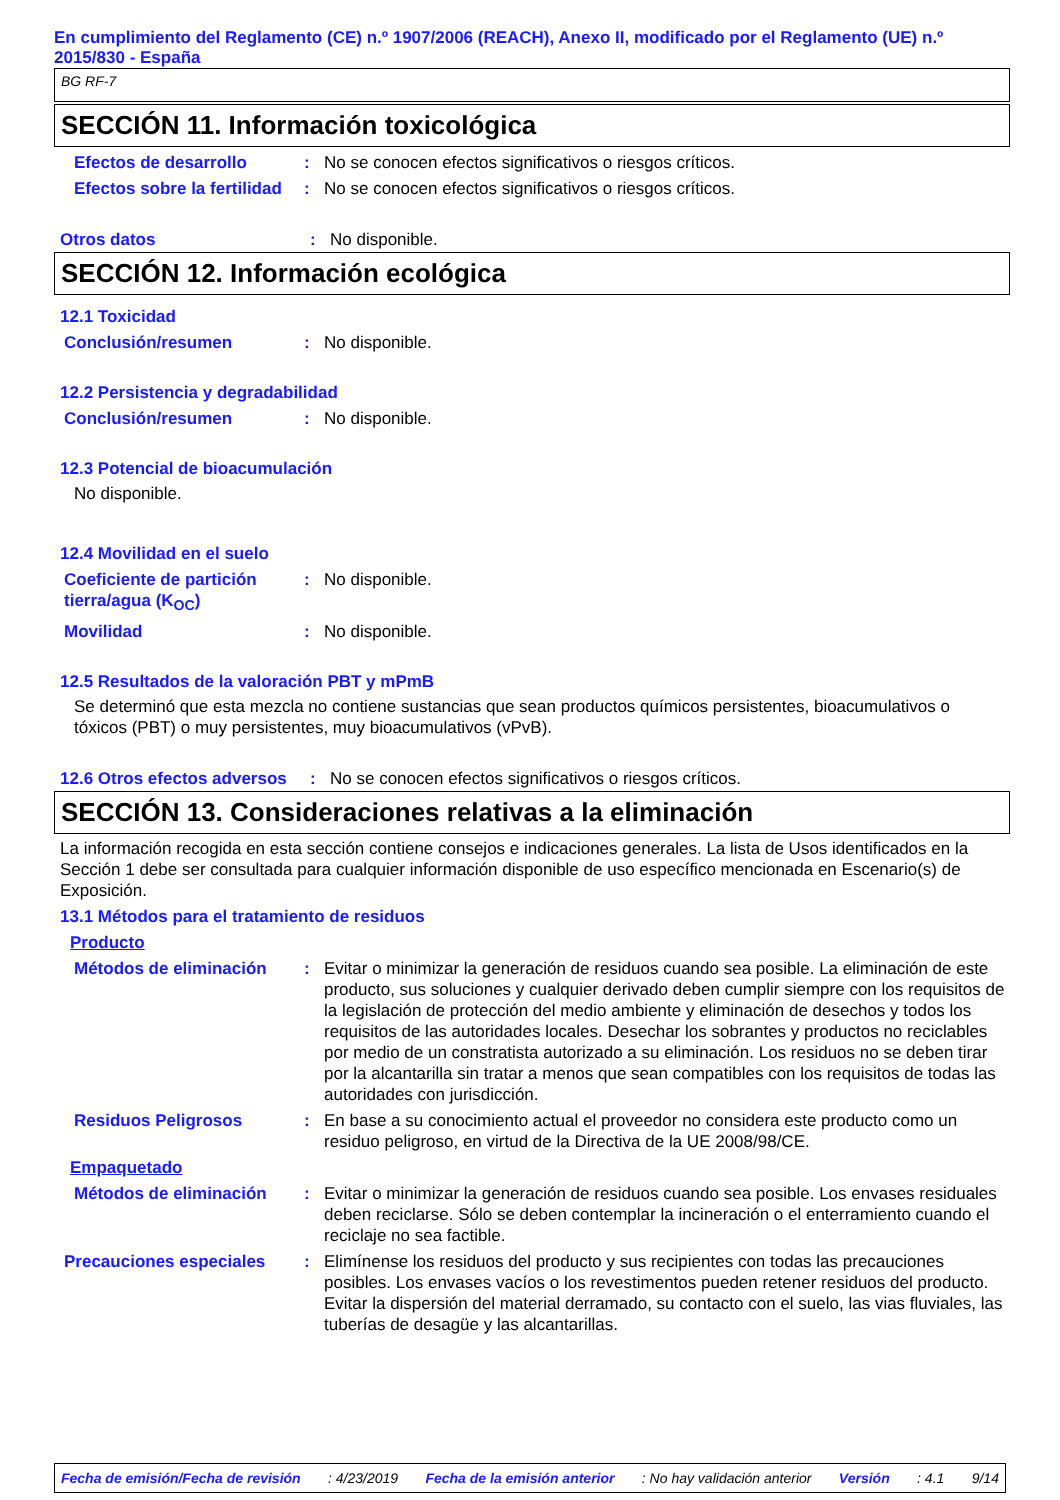En cumplimiento del Reglamento (CE) n.º 1907/2006 (REACH), Anexo II, modificado por el Reglamento (UE) n.º 2015/830 - España
BG RF-7
SECCIÓN 11. Información toxicológica
Efectos de desarrollo : No se conocen efectos significativos o riesgos críticos.
Efectos sobre la fertilidad
: No se conocen efectos significativos o riesgos críticos.
Otros datos : No disponible.
SECCIÓN 12. Información ecológica
12.1 Toxicidad
Conclusión/resumen : No disponible.
12.2 Persistencia y degradabilidad
Conclusión/resumen : No disponible.
12.3 Potencial de bioacumulación
No disponible.
12.4 Movilidad en el suelo
Coeficiente de partición tierra/agua (K<sub>OC</sub>)
: No disponible.
Movilidad : No disponible.
12.5 Resultados de la valoración PBT y mPmB
Se determinó que esta mezcla no contiene sustancias que sean productos químicos persistentes, bioacumulativos o tóxicos (PBT) o muy persistentes, muy bioacumulativos (vPvB).
12.6 Otros efectos adversos
: No se conocen efectos significativos o riesgos críticos.
SECCIÓN 13. Consideraciones relativas a la eliminación
La información recogida en esta sección contiene consejos e indicaciones generales. La lista de Usos identificados en la Sección 1 debe ser consultada para cualquier información disponible de uso específico mencionada en Escenario(s) de Exposición.
13.1 Métodos para el tratamiento de residuos
Producto
Métodos de eliminación : Evitar o minimizar la generación de residuos cuando sea posible. La eliminación de este producto, sus soluciones y cualquier derivado deben cumplir siempre con los requisitos de la legislación de protección del medio ambiente y eliminación de desechos y todos los requisitos de las autoridades locales. Desechar los sobrantes y productos no reciclables por medio de un constratista autorizado a su eliminación. Los residuos no se deben tirar por la alcantarilla sin tratar a menos que sean compatibles con los requisitos de todas las autoridades con jurisdicción.
Residuos Peligrosos : En base a su conocimiento actual el proveedor no considera este producto como un residuo peligroso, en virtud de la Directiva de la UE 2008/98/CE.
Empaquetado
Métodos de eliminación : Evitar o minimizar la generación de residuos cuando sea posible. Los envases residuales deben reciclarse. Sólo se deben contemplar la incineración o el enterramiento cuando el reciclaje no sea factible.
Precauciones especiales : Elimínense los residuos del producto y sus recipientes con todas las precauciones posibles. Los envases vacíos o los revestimentos pueden retener residuos del producto. Evitar la dispersión del material derramado, su contacto con el suelo, las vias fluviales, las tuberías de desagüe y las alcantarillas.
Fecha de emisión/Fecha de revisión : 4/23/2019 Fecha de la emisión anterior : No hay validación anterior Versión : 4.1 9/14